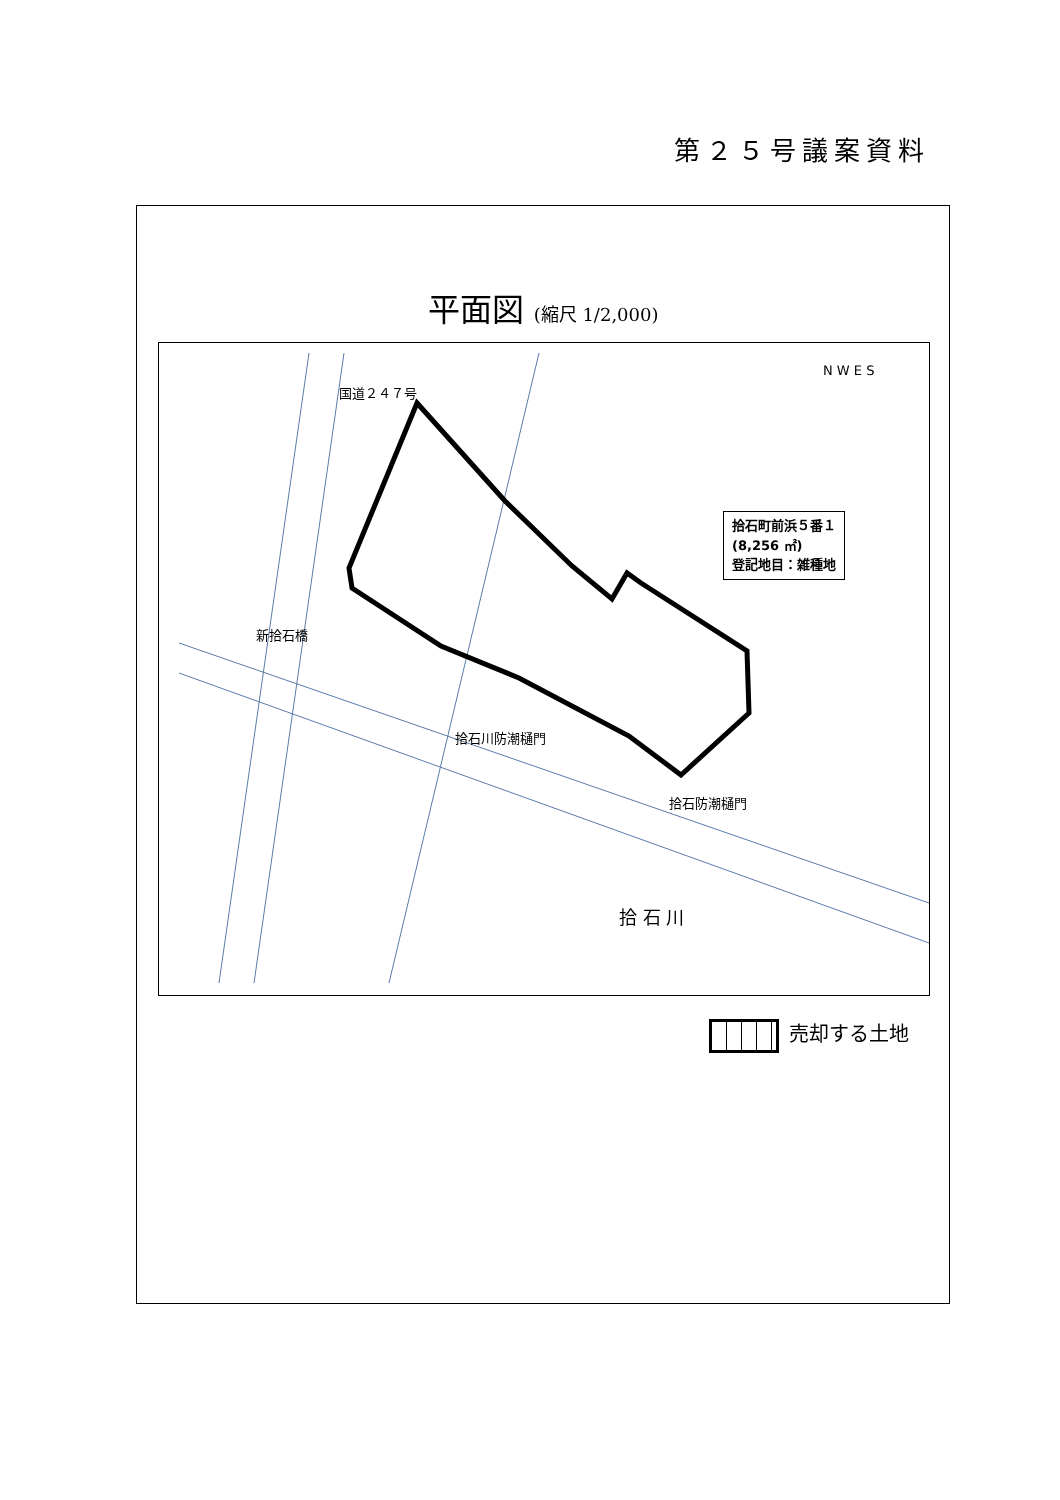第２５号議案資料
平面図 (縮尺 1/2,000)
新拾石橋
国道２４７号
拾石川防潮樋門
拾石防潮樋門
拾 石 川
N W E S
拾石町前浜５番１
(8,256 ㎡)
登記地目：雑種地
売却する土地